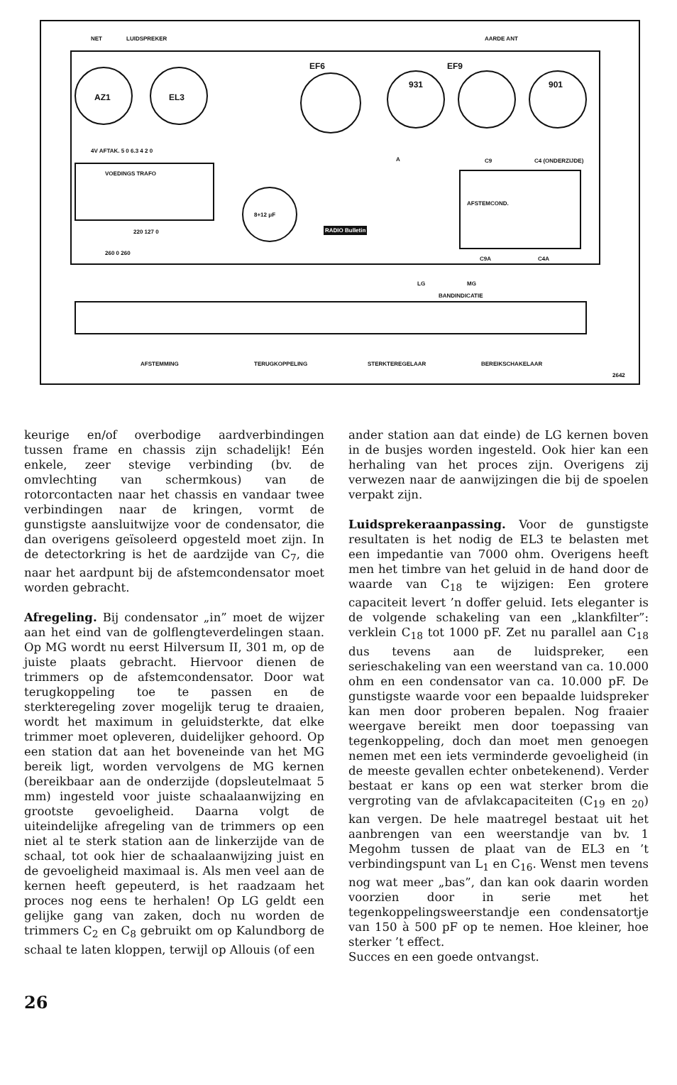NET LUIDSPREKER AARDE ANT
AZ1 EL3
EF6 EF9
931 901
4V AFTAK. 5 0 6.3 4 2 0
VOEDINGS TRAFO
220 127 0
260 0 260
8+12 μF
RADIO Bulletin
A C9 C4 (ONDERZIJDE)
AFSTEMCOND.
C9A C4A
LG MG
BANDINDICATIE
AFSTEMMING TERUGKOPPELING STERKTEREGELAAR BEREIKSCHAKELAAR
2642
keurige en/of overbodige aardverbindingen tussen frame en chassis zijn schadelijk! Eén enkele, zeer stevige verbinding (bv. de omvlechting van schermkous) van de rotorcontacten naar het chassis en vandaar twee verbindingen naar de kringen, vormt de gunstigste aansluitwijze voor de condensator, die dan overigens geïsoleerd opgesteld moet zijn. In de detectorkring is het de aardzijde van C<sub>7</sub>, die naar het aardpunt bij de afstemcondensator moet worden gebracht.
Afregeling. Bij condensator „in” moet de wijzer aan het eind van de golflengteverdelingen staan. Op MG wordt nu eerst Hilversum II, 301 m, op de juiste plaats gebracht. Hiervoor dienen de trimmers op de afstemcondensator. Door wat terugkoppeling toe te passen en de sterkteregeling zover mogelijk terug te draaien, wordt het maximum in geluidsterkte, dat elke trimmer moet opleveren, duidelijker gehoord. Op een station dat aan het boveneinde van het MG bereik ligt, worden vervolgens de MG kernen (bereikbaar aan de onderzijde (dopsleutelmaat 5 mm) ingesteld voor juiste schaalaanwijzing en grootste gevoeligheid. Daarna volgt de uiteindelijke afregeling van de trimmers op een niet al te sterk station aan de linkerzijde van de schaal, tot ook hier de schaalaanwijzing juist en de gevoeligheid maximaal is. Als men veel aan de kernen heeft gepeuterd, is het raadzaam het proces nog eens te herhalen! Op LG geldt een gelijke gang van zaken, doch nu worden de trimmers C<sub>2</sub> en C<sub>8</sub> gebruikt om op Kalundborg de schaal te laten kloppen, terwijl op Allouis (of een
ander station aan dat einde) de LG kernen boven in de busjes worden ingesteld. Ook hier kan een herhaling van het proces zijn. Overigens zij verwezen naar de aanwijzingen die bij de spoelen verpakt zijn.
Luidsprekeraanpassing. Voor de gunstigste resultaten is het nodig de EL3 te belasten met een impedantie van 7000 ohm. Overigens heeft men het timbre van het geluid in de hand door de waarde van C<sub>18</sub> te wijzigen: Een grotere capaciteit levert ’n doffer geluid. Iets eleganter is de volgende schakeling van een „klankfilter”: verklein C<sub>18</sub> tot 1000 pF. Zet nu parallel aan C<sub>18</sub> dus tevens aan de luidspreker, een serieschakeling van een weerstand van ca. 10.000 ohm en een condensator van ca. 10.000 pF. De gunstigste waarde voor een bepaalde luidspreker kan men door proberen bepalen. Nog fraaier weergave bereikt men door toepassing van tegenkoppeling, doch dan moet men genoegen nemen met een iets verminderde gevoeligheid (in de meeste gevallen echter onbetekenend). Verder bestaat er kans op een wat sterker brom die vergroting van de afvlakcapaciteiten (C<sub>19</sub> en <sub>20</sub>) kan vergen. De hele maatregel bestaat uit het aanbrengen van een weerstandje van bv. 1 Megohm tussen de plaat van de EL3 en ’t verbindingspunt van L<sub>1</sub> en C<sub>16</sub>. Wenst men tevens nog wat meer „bas”, dan kan ook daarin worden voorzien door in serie met het tegenkoppelingsweerstandje een condensatortje van 150 à 500 pF op te nemen. Hoe kleiner, hoe sterker ’t effect.
Succes en een goede ontvangst.
26